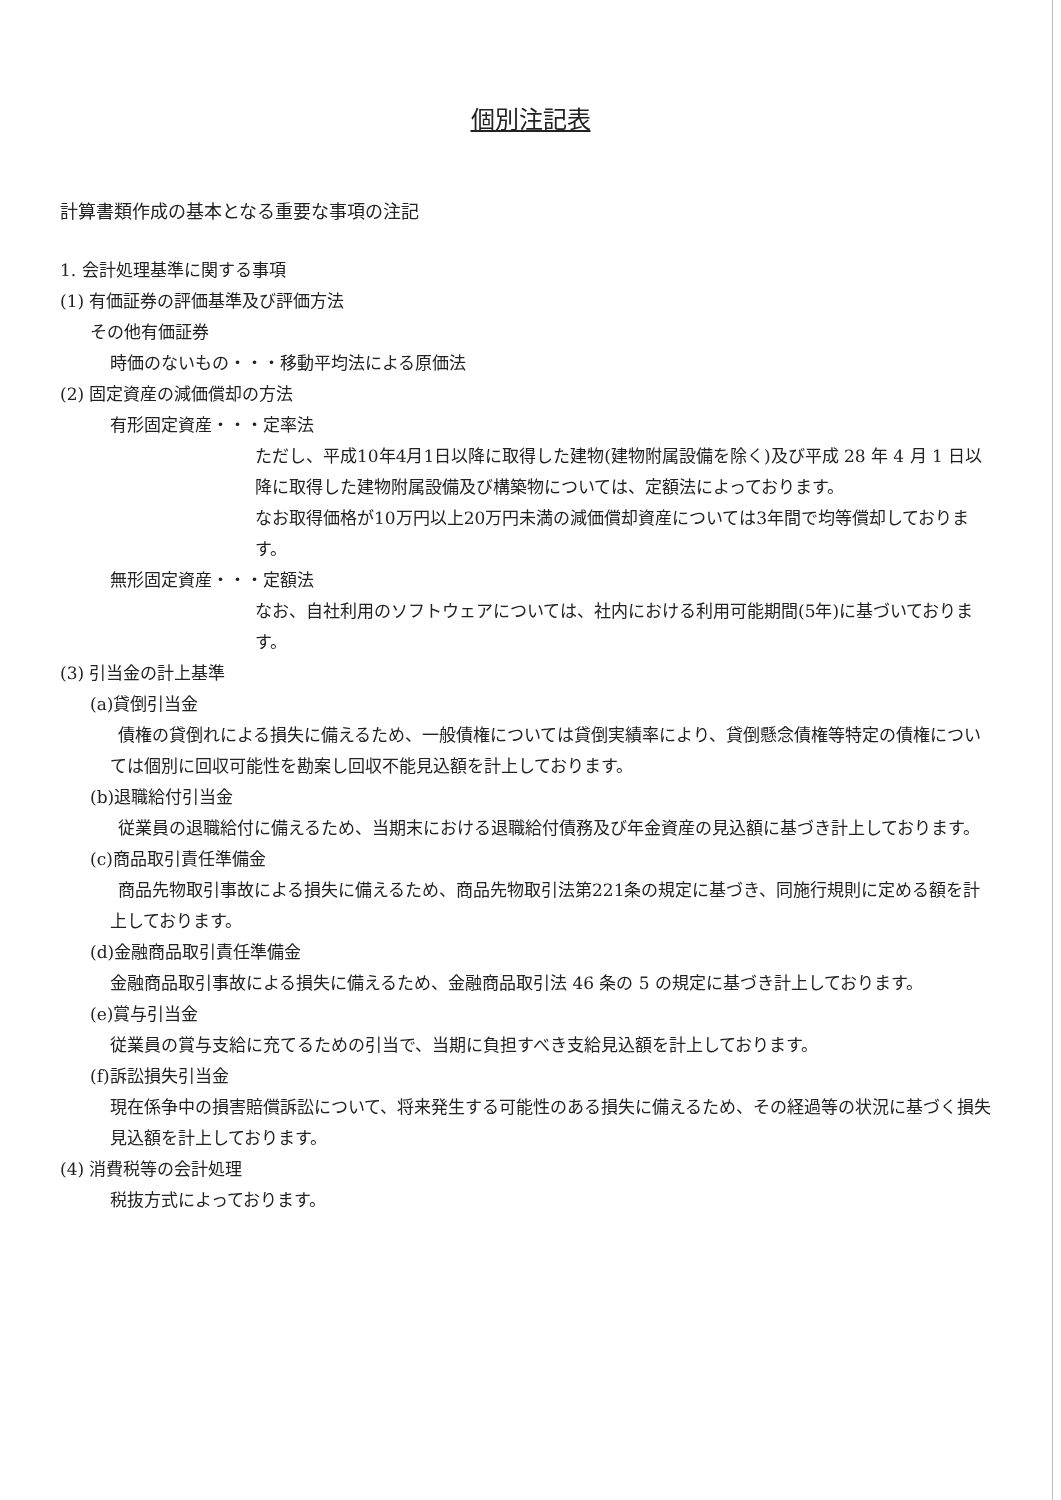個別注記表
計算書類作成の基本となる重要な事項の注記
1. 会計処理基準に関する事項
(1) 有価証券の評価基準及び評価方法
その他有価証券
時価のないもの・・・移動平均法による原価法
(2) 固定資産の減価償却の方法
有形固定資産・・・定率法
ただし、平成10年4月1日以降に取得した建物(建物附属設備を除く)及び平成 28 年 4 月 1 日以降に取得した建物附属設備及び構築物については、定額法によっております。
なお取得価格が10万円以上20万円未満の減価償却資産については3年間で均等償却しております。
無形固定資産・・・定額法
なお、自社利用のソフトウェアについては、社内における利用可能期間(5年)に基づいております。
(3) 引当金の計上基準
(a)貸倒引当金
債権の貸倒れによる損失に備えるため、一般債権については貸倒実績率により、貸倒懸念債権等特定の債権については個別に回収可能性を勘案し回収不能見込額を計上しております。
(b)退職給付引当金
従業員の退職給付に備えるため、当期末における退職給付債務及び年金資産の見込額に基づき計上しております。
(c)商品取引責任準備金
商品先物取引事故による損失に備えるため、商品先物取引法第221条の規定に基づき、同施行規則に定める額を計上しております。
(d)金融商品取引責任準備金
金融商品取引事故による損失に備えるため、金融商品取引法 46 条の 5 の規定に基づき計上しております。
(e)賞与引当金
従業員の賞与支給に充てるための引当で、当期に負担すべき支給見込額を計上しております。
(f)訴訟損失引当金
現在係争中の損害賠償訴訟について、将来発生する可能性のある損失に備えるため、その経過等の状況に基づく損失見込額を計上しております。
(4) 消費税等の会計処理
税抜方式によっております。